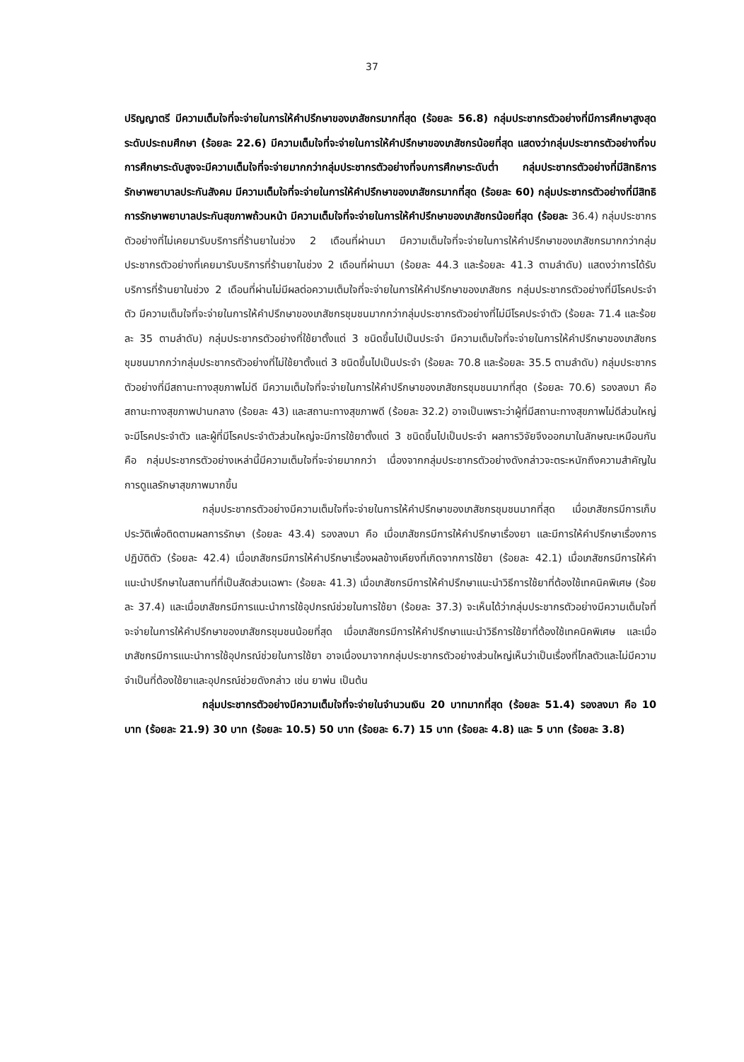37
ปริญญาตรี มีความเต็มใจที่จะจ่ายในการให้คำปรึกษาของเภสัชกรมากที่สุด (ร้อยละ 56.8) กลุ่มประชากรตัวอย่างที่มีการศึกษาสูงสุดระดับประถมศึกษา (ร้อยละ 22.6) มีความเต็มใจที่จะจ่ายในการให้คำปรึกษาของเภสัชกรน้อยที่สุด แสดงว่ากลุ่มประชากรตัวอย่างที่จบการศึกษาระดับสูงจะมีความเต็มใจที่จะจ่ายมากกว่ากลุ่มประชากรตัวอย่างที่จบการศึกษาระดับต่ำ กลุ่มประชากรตัวอย่างที่มีสิทธิการรักษาพยาบาลประกันสังคม มีความเต็มใจที่จะจ่ายในการให้คำปรึกษาของเภสัชกรมากที่สุด (ร้อยละ 60) กลุ่มประชากรตัวอย่างที่มีสิทธิการรักษาพยาบาลประกันสุขภาพถ้วนหน้า มีความเต็มใจที่จะจ่ายในการให้คำปรึกษาของเภสัชกรน้อยที่สุด (ร้อยละ 36.4) กลุ่มประชากรตัวอย่างที่ไม่เคยมารับบริการที่ร้านยาในช่วง 2 เดือนที่ผ่านมา มีความเต็มใจที่จะจ่ายในการให้คำปรึกษาของเภสัชกรมากกว่ากลุ่มประชากรตัวอย่างที่เคยมารับบริการที่ร้านยาในช่วง 2 เดือนที่ผ่านมา (ร้อยละ 44.3 และร้อยละ 41.3 ตามลำดับ) แสดงว่าการได้รับบริการที่ร้านยาในช่วง 2 เดือนที่ผ่านไม่มีผลต่อความเต็มใจที่จะจ่ายในการให้คำปรึกษาของเภสัชกร กลุ่มประชากรตัวอย่างที่มีโรคประจำตัว มีความเต็มใจที่จะจ่ายในการให้คำปรึกษาของเภสัชกรชุมชนมากกว่ากลุ่มประชากรตัวอย่างที่ไม่มีโรคประจำตัว (ร้อยละ 71.4 และร้อยละ 35 ตามลำดับ) กลุ่มประชากรตัวอย่างที่ใช้ยาตั้งแต่ 3 ชนิดขึ้นไปเป็นประจำ มีความเต็มใจที่จะจ่ายในการให้คำปรึกษาของเภสัชกรชุมชนมากกว่ากลุ่มประชากรตัวอย่างที่ไม่ใช้ยาตั้งแต่ 3 ชนิดขึ้นไปเป็นประจำ (ร้อยละ 70.8 และร้อยละ 35.5 ตามลำดับ) กลุ่มประชากรตัวอย่างที่มีสถานะทางสุขภาพไม่ดี มีความเต็มใจที่จะจ่ายในการให้คำปรึกษาของเภสัชกรชุมชนมากที่สุด (ร้อยละ 70.6) รองลงมา คือ สถานะทางสุขภาพปานกลาง (ร้อยละ 43) และสถานะทางสุขภาพดี (ร้อยละ 32.2) อาจเป็นเพราะว่าผู้ที่มีสถานะทางสุขภาพไม่ดีส่วนใหญ่จะมีโรคประจำตัว และผู้ที่มีโรคประจำตัวส่วนใหญ่จะมีการใช้ยาตั้งแต่ 3 ชนิดขึ้นไปเป็นประจำ ผลการวิจัยจึงออกมาในลักษณะเหมือนกัน คือ กลุ่มประชากรตัวอย่างเหล่านี้มีความเต็มใจที่จะจ่ายมากกว่า เนื่องจากกลุ่มประชากรตัวอย่างดังกล่าวจะตระหนักถึงความสำคัญในการดูแลรักษาสุขภาพมากขึ้น
กลุ่มประชากรตัวอย่างมีความเต็มใจที่จะจ่ายในการให้คำปรึกษาของเภสัชกรชุมชนมากที่สุด เมื่อเภสัชกรมีการเก็บประวัติเพื่อติดตามผลการรักษา (ร้อยละ 43.4) รองลงมา คือ เมื่อเภสัชกรมีการให้คำปรึกษาเรื่องยา และมีการให้คำปรึกษาเรื่องการปฏิบัติตัว (ร้อยละ 42.4) เมื่อเภสัชกรมีการให้คำปรึกษาเรื่องผลข้างเคียงที่เกิดจากการใช้ยา (ร้อยละ 42.1) เมื่อเภสัชกรมีการให้คำแนะนำปรึกษาในสถานที่ที่เป็นสัดส่วนเฉพาะ (ร้อยละ 41.3) เมื่อเภสัชกรมีการให้คำปรึกษาแนะนำวิธีการใช้ยาที่ต้องใช้เทคนิคพิเศษ (ร้อยละ 37.4) และเมื่อเภสัชกรมีการแนะนำการใช้อุปกรณ์ช่วยในการใช้ยา (ร้อยละ 37.3) จะเห็นได้ว่ากลุ่มประชากรตัวอย่างมีความเต็มใจที่จะจ่ายในการให้คำปรึกษาของเภสัชกรชุมชนน้อยที่สุด เมื่อเภสัชกรมีการให้คำปรึกษาแนะนำวิธีการใช้ยาที่ต้องใช้เทคนิคพิเศษ และเมื่อเภสัชกรมีการแนะนำการใช้อุปกรณ์ช่วยในการใช้ยา อาจเนื่องมาจากกลุ่มประชากรตัวอย่างส่วนใหญ่เห็นว่าเป็นเรื่องที่ไกลตัวและไม่มีความจำเป็นที่ต้องใช้ยาและอุปกรณ์ช่วยดังกล่าว เช่น ยาพ่น เป็นต้น
กลุ่มประชากรตัวอย่างมีความเต็มใจที่จะจ่ายในจำนวนเงิน 20 บาทมากที่สุด (ร้อยละ 51.4) รองลงมา คือ 10 บาท (ร้อยละ 21.9) 30 บาท (ร้อยละ 10.5) 50 บาท (ร้อยละ 6.7) 15 บาท (ร้อยละ 4.8) และ 5 บาท (ร้อยละ 3.8)